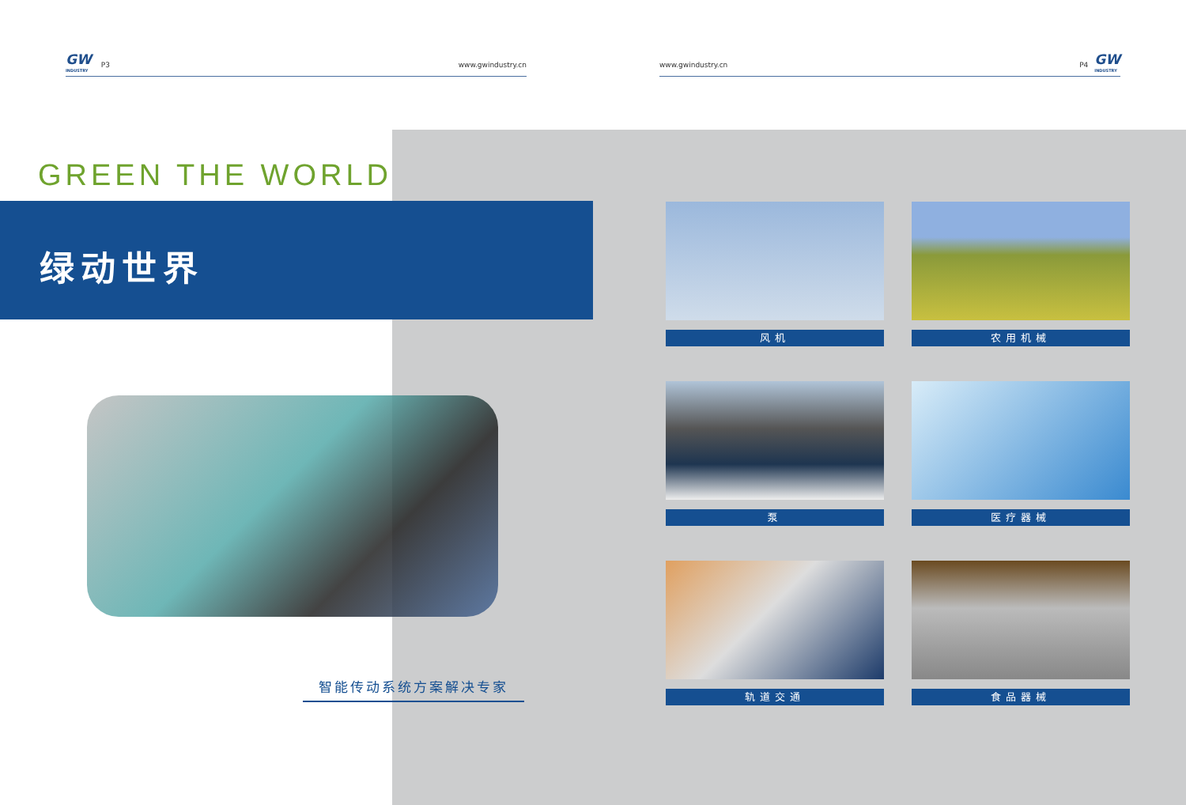GW
INDUSTRY P3 www.gwindustry.cn
www.gwindustry.cn P4 GW
INDUSTRY
GREEN THE WORLD
绿动世界
智能传动系统方案解决专家
风机
农用机械
泵
医疗器械
轨道交通
食品器械